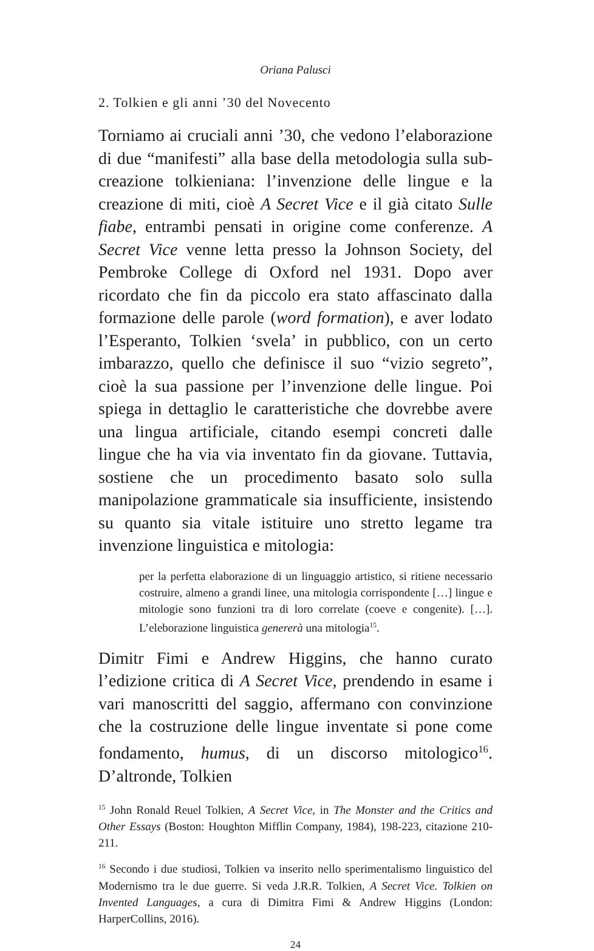Oriana Palusci
2. Tolkien e gli anni ’30 del Novecento
Torniamo ai cruciali anni ’30, che vedono l’elaborazione di due “manifesti” alla base della metodologia sulla sub-creazione tolkieniana: l’invenzione delle lingue e la creazione di miti, cioè A Secret Vice e il già citato Sulle fiabe, entrambi pensati in origine come conferenze. A Secret Vice venne letta presso la Johnson Society, del Pembroke College di Oxford nel 1931. Dopo aver ricordato che fin da piccolo era stato affascinato dalla formazione delle parole (word formation), e aver lodato l’Esperanto, Tolkien ‘svela’ in pubblico, con un certo imbarazzo, quello che definisce il suo “vizio segreto”, cioè la sua passione per l’invenzione delle lingue. Poi spiega in dettaglio le caratteristiche che dovrebbe avere una lingua artificiale, citando esempi concreti dalle lingue che ha via via inventato fin da giovane. Tuttavia, sostiene che un procedimento basato solo sulla manipolazione grammaticale sia insufficiente, insistendo su quanto sia vitale istituire uno stretto legame tra invenzione linguistica e mitologia:
per la perfetta elaborazione di un linguaggio artistico, si ritiene necessario costruire, almeno a grandi linee, una mitologia corrispondente […] lingue e mitologie sono funzioni tra di loro correlate (coeve e congenite). […]. L’eleborazione linguistica genererà una mitologia<sup>15</sup>.
Dimitr Fimi e Andrew Higgins, che hanno curato l’edizione critica di A Secret Vice, prendendo in esame i vari manoscritti del saggio, affermano con convinzione che la costruzione delle lingue inventate si pone come fondamento, humus, di un discorso mitologico<sup>16</sup>. D’altronde, Tolkien
<sup>15</sup> John Ronald Reuel Tolkien, A Secret Vice, in The Monster and the Critics and Other Essays (Boston: Houghton Mifflin Company, 1984), 198-223, citazione 210-211.
<sup>16</sup> Secondo i due studiosi, Tolkien va inserito nello sperimentalismo linguistico del Modernismo tra le due guerre. Si veda J.R.R. Tolkien, A Secret Vice. Tolkien on Invented Languages, a cura di Dimitra Fimi & Andrew Higgins (London: HarperCollins, 2016).
24